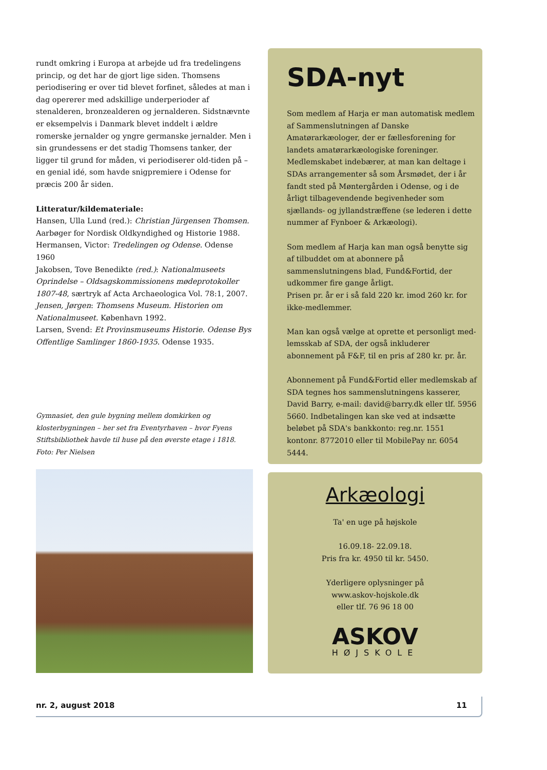rundt omkring i Europa at arbejde ud fra tredelingens princip, og det har de gjort lige siden. Thomsens periodisering er over tid blevet forfinet, således at man i dag opererer med adskillige underperioder af stenalderen, bronzealderen og jernalderen. Sidstnævnte er eksempelvis i Danmark blevet inddelt i ældre romerske jernalder og yngre germanske jernalder. Men i sin grundessens er det stadig Thomsens tanker, der ligger til grund for måden, vi periodiserer old-tiden på – en genial idé, som havde snigpremiere i Odense for præcis 200 år siden.
Litteratur/kildemateriale:
Hansen, Ulla Lund (red.): Christian Jürgensen Thomsen. Aarbøger for Nordisk Oldkyndighed og Historie 1988.
Hermansen, Victor: Tredelingen og Odense. Odense 1960
Jakobsen, Tove Benedikte (red.): Nationalmuseets Oprindelse – Oldsagskommissionens mødeprotokoller 1807-48, særtryk af Acta Archaeologica Vol. 78:1, 2007.
Jensen, Jørgen: Thomsens Museum. Historien om Nationalmuseet. København 1992.
Larsen, Svend: Et Provinsmuseums Historie. Odense Bys Offentlige Samlinger 1860-1935. Odense 1935.
Gymnasiet, den gule bygning mellem domkirken og klosterbygningen – her set fra Eventyrhaven – hvor Fyens Stiftsbibliothek havde til huse på den øverste etage i 1818.
Foto: Per Nielsen
SDA-nyt
Som medlem af Harja er man automatisk medlem af Sammenslutningen af Danske Amatørarkæologer, der er fællesforening for landets amatørarkæologiske foreninger. Medlemskabet indebærer, at man kan deltage i SDAs arrangementer så som Årsmødet, der i år fandt sted på Møntergården i Odense, og i de årligt tilbagevendende begivenheder som sjællands- og jyllandstræffene (se lederen i dette nummer af Fynboer & Arkæologi).
Som medlem af Harja kan man også benytte sig af tilbuddet om at abonnere på sammenslutningens blad, Fund&Fortid, der udkommer fire gange årligt.
Prisen pr. år er i så fald 220 kr. imod 260 kr. for ikke-medlemmer.
Man kan også vælge at oprette et personligt med-lemsskab af SDA, der også inkluderer abonnement på F&F, til en pris af 280 kr. pr. år.
Abonnement på Fund&Fortid eller medlemskab af SDA tegnes hos sammenslutningens kasserer, David Barry, e-mail: david@barry.dk eller tlf. 5956 5660. Indbetalingen kan ske ved at indsætte beløbet på SDA's bankkonto: reg.nr. 1551 kontonr. 8772010 eller til MobilePay nr. 6054 5444.
Arkæologi
Ta' en uge på højskole
16.09.18- 22.09.18.
Pris fra kr. 4950 til kr. 5450.
Yderligere oplysninger på
www.askov-hojskole.dk
eller tlf. 76 96 18 00
ASKOV
HØJSKOLE
nr. 2, august 2018 11